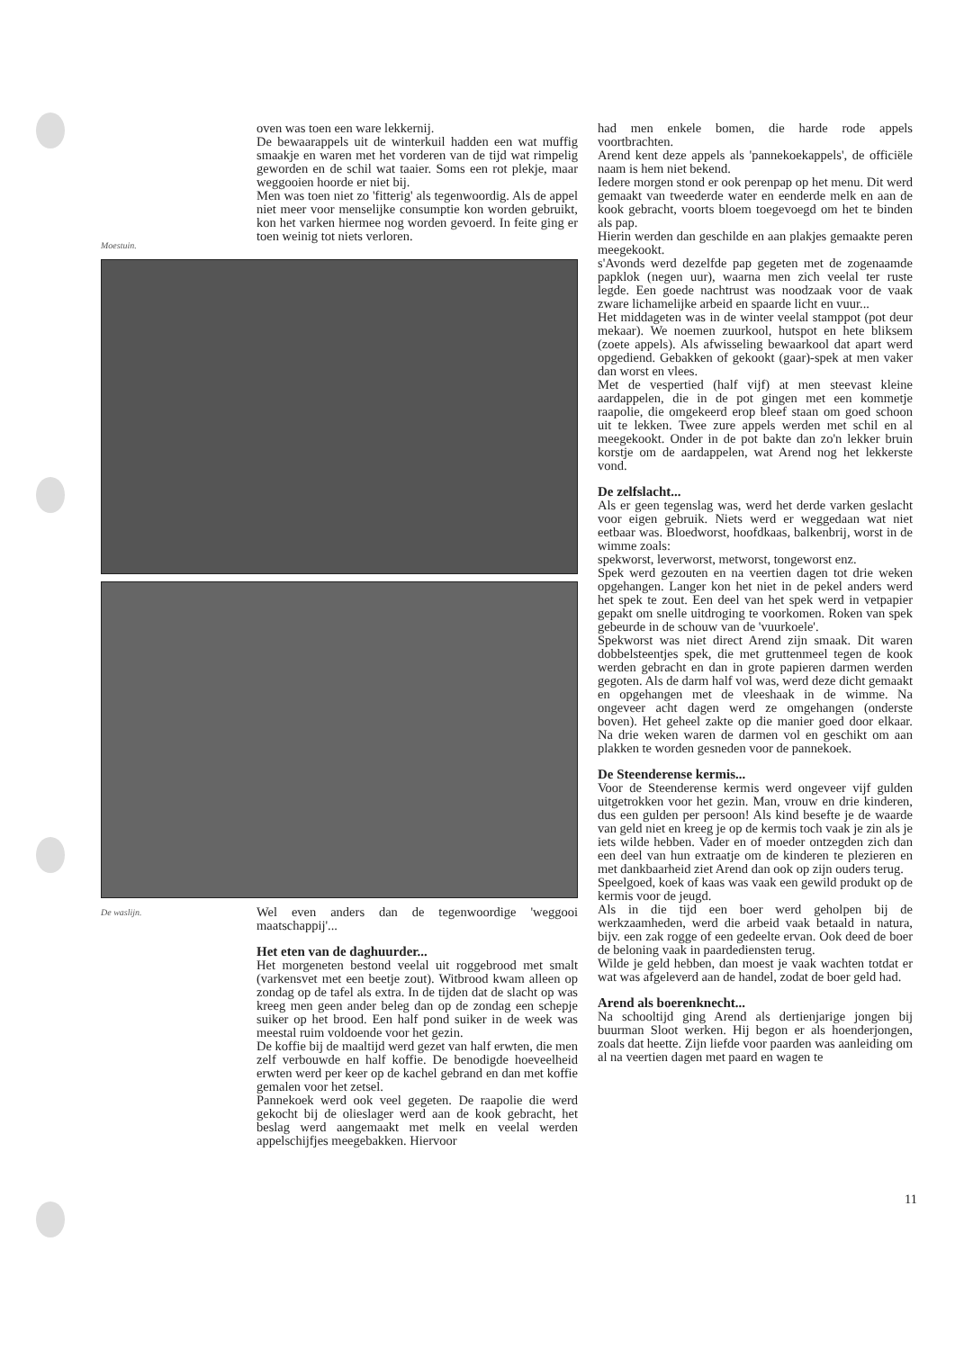Moestuin.
oven was toen een ware lekkernij.
De bewaarappels uit de winterkuil hadden een wat muffig smaakje en waren met het vorderen van de tijd wat rimpelig geworden en de schil wat taaier. Soms een rot plekje, maar weggooien hoorde er niet bij.
Men was toen niet zo 'fitterig' als tegenwoordig. Als de appel niet meer voor menselijke consumptie kon worden gebruikt, kon het varken hiermee nog worden gevoerd. In feite ging er toen weinig tot niets verloren.
De waslijn.
Wel even anders dan de tegenwoordige 'weggooi maatschappij'...
Het eten van de daghuurder...
Het morgeneten bestond veelal uit roggebrood met smalt (varkensvet met een beetje zout). Witbrood kwam alleen op zondag op de tafel als extra. In de tijden dat de slacht op was kreeg men geen ander beleg dan op de zondag een schepje suiker op het brood. Een half pond suiker in de week was meestal ruim voldoende voor het gezin.
De koffie bij de maaltijd werd gezet van half erwten, die men zelf verbouwde en half koffie. De benodigde hoeveelheid erwten werd per keer op de kachel gebrand en dan met koffie gemalen voor het zetsel.
Pannekoek werd ook veel gegeten. De raapolie die werd gekocht bij de olieslager werd aan de kook gebracht, het beslag werd aangemaakt met melk en veelal werden appelschijfjes meegebakken. Hiervoor
had men enkele bomen, die harde rode appels voortbrachten.
Arend kent deze appels als 'pannekoekappels', de officiële naam is hem niet bekend.
Iedere morgen stond er ook perenpap op het menu. Dit werd gemaakt van tweederde water en eenderde melk en aan de kook gebracht, voorts bloem toegevoegd om het te binden als pap.
Hierin werden dan geschilde en aan plakjes gemaakte peren meegekookt.
s'Avonds werd dezelfde pap gegeten met de zogenaamde papklok (negen uur), waarna men zich veelal ter ruste legde. Een goede nachtrust was noodzaak voor de vaak zware lichamelijke arbeid en spaarde licht en vuur...
Het middageten was in de winter veelal stamppot (pot deur mekaar). We noemen zuurkool, hutspot en hete bliksem (zoete appels). Als afwisseling bewaarkool dat apart werd opgediend. Gebakken of gekookt (gaar)-spek at men vaker dan worst en vlees.
Met de vespertied (half vijf) at men steevast kleine aardappelen, die in de pot gingen met een kommetje raapolie, die omgekeerd erop bleef staan om goed schoon uit te lekken. Twee zure appels werden met schil en al meegekookt. Onder in de pot bakte dan zo'n lekker bruin korstje om de aardappelen, wat Arend nog het lekkerste vond.
De zelfslacht...
Als er geen tegenslag was, werd het derde varken geslacht voor eigen gebruik. Niets werd er weggedaan wat niet eetbaar was. Bloedworst, hoofdkaas, balkenbrij, worst in de wimme zoals:
spekworst, leverworst, metworst, tongeworst enz.
Spek werd gezouten en na veertien dagen tot drie weken opgehangen. Langer kon het niet in de pekel anders werd het spek te zout. Een deel van het spek werd in vetpapier gepakt om snelle uitdroging te voorkomen. Roken van spek gebeurde in de schouw van de 'vuurkoele'.
Spekworst was niet direct Arend zijn smaak. Dit waren dobbelsteentjes spek, die met gruttenmeel tegen de kook werden gebracht en dan in grote papieren darmen werden gegoten. Als de darm half vol was, werd deze dicht gemaakt en opgehangen met de vleeshaak in de wimme. Na ongeveer acht dagen werd ze omgehangen (onderste boven). Het geheel zakte op die manier goed door elkaar. Na drie weken waren de darmen vol en geschikt om aan plakken te worden gesneden voor de pannekoek.
De Steenderense kermis...
Voor de Steenderense kermis werd ongeveer vijf gulden uitgetrokken voor het gezin. Man, vrouw en drie kinderen, dus een gulden per persoon! Als kind besefte je de waarde van geld niet en kreeg je op de kermis toch vaak je zin als je iets wilde hebben. Vader en of moeder ontzegden zich dan een deel van hun extraatje om de kinderen te plezieren en met dankbaarheid ziet Arend dan ook op zijn ouders terug.
Speelgoed, koek of kaas was vaak een gewild produkt op de kermis voor de jeugd.
Als in die tijd een boer werd geholpen bij de werkzaamheden, werd die arbeid vaak betaald in natura, bijv. een zak rogge of een gedeelte ervan. Ook deed de boer de beloning vaak in paardediensten terug.
Wilde je geld hebben, dan moest je vaak wachten totdat er wat was afgeleverd aan de handel, zodat de boer geld had.
Arend als boerenknecht...
Na schooltijd ging Arend als dertienjarige jongen bij buurman Sloot werken. Hij begon er als hoenderjongen, zoals dat heette. Zijn liefde voor paarden was aanleiding om al na veertien dagen met paard en wagen te
11